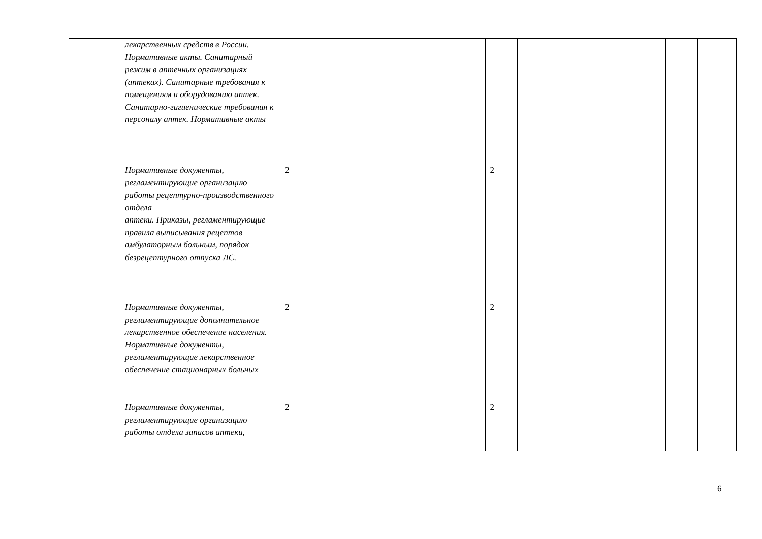| | лекарственных средств в России. Нормативные акты. Санитарный режим в аптечных организациях (аптеках). Санитарные требования к помещениям и оборудованию аптек. Санитарно-гигиенические требования к персоналу аптек. Нормативные акты | | | | | | |
| | Нормативные документы, регламентирующие организацию работы рецептурно-производственного отдела аптеки. Приказы, регламентирующие правила выписывания рецептов амбулаторным больным, порядок безрецептурного отпуска ЛС. | 2 | | 2 | | | |
| | Нормативные документы, регламентирующие дополнительное лекарственное обеспечение населения. Нормативные документы, регламентирующие лекарственное обеспечение стационарных больных | 2 | | 2 | | | |
| | Нормативные документы, регламентирующие организацию работы отдела запасов аптеки, | 2 | | 2 | | | |
6